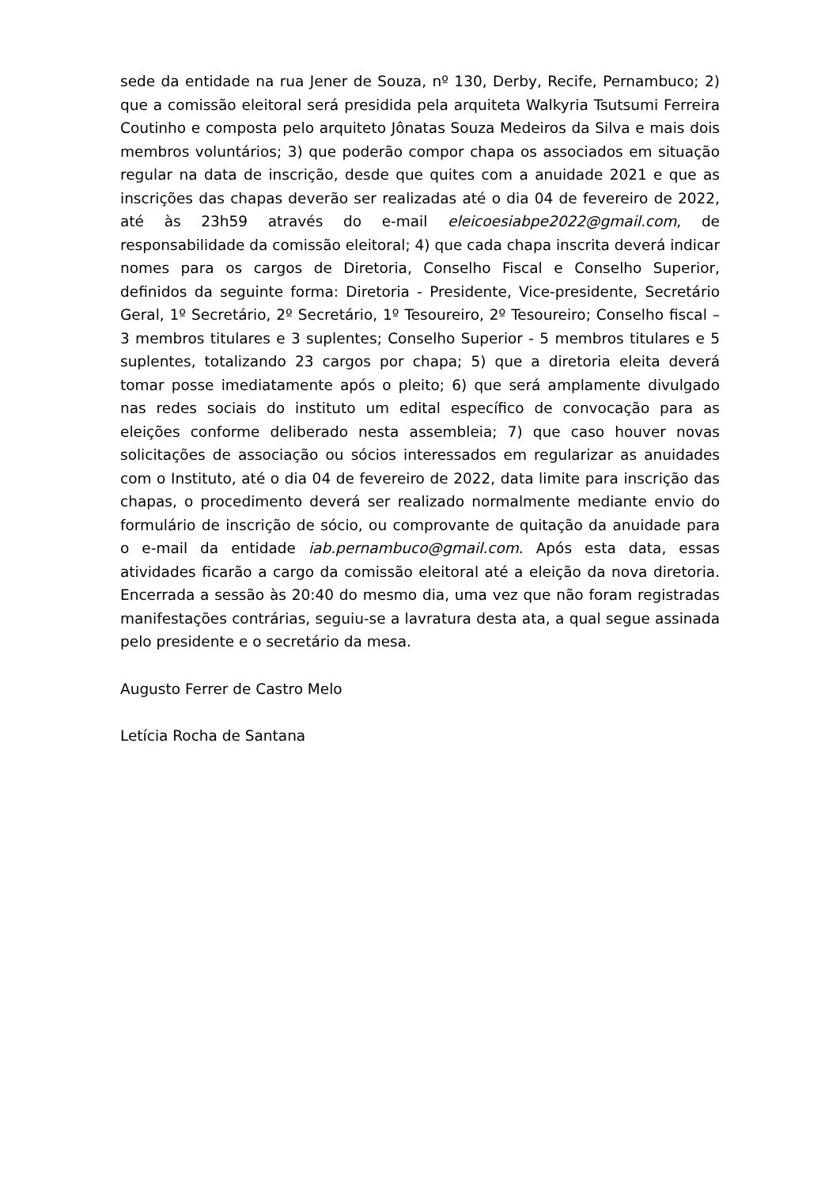sede da entidade na rua Jener de Souza, nº 130, Derby, Recife, Pernambuco; 2) que a comissão eleitoral será presidida pela arquiteta Walkyria Tsutsumi Ferreira Coutinho e composta pelo arquiteto Jônatas Souza Medeiros da Silva e mais dois membros voluntários; 3) que poderão compor chapa os associados em situação regular na data de inscrição, desde que quites com a anuidade 2021 e que as inscrições das chapas deverão ser realizadas até o dia 04 de fevereiro de 2022, até às 23h59 através do e-mail eleicoesiabpe2022@gmail.com, de responsabilidade da comissão eleitoral; 4) que cada chapa inscrita deverá indicar nomes para os cargos de Diretoria, Conselho Fiscal e Conselho Superior, definidos da seguinte forma: Diretoria - Presidente, Vice-presidente, Secretário Geral, 1º Secretário, 2º Secretário, 1º Tesoureiro, 2º Tesoureiro; Conselho fiscal – 3 membros titulares e 3 suplentes; Conselho Superior - 5 membros titulares e 5 suplentes, totalizando 23 cargos por chapa; 5) que a diretoria eleita deverá tomar posse imediatamente após o pleito; 6) que será amplamente divulgado nas redes sociais do instituto um edital específico de convocação para as eleições conforme deliberado nesta assembleia; 7) que caso houver novas solicitações de associação ou sócios interessados em regularizar as anuidades com o Instituto, até o dia 04 de fevereiro de 2022, data limite para inscrição das chapas, o procedimento deverá ser realizado normalmente mediante envio do formulário de inscrição de sócio, ou comprovante de quitação da anuidade para o e-mail da entidade iab.pernambuco@gmail.com. Após esta data, essas atividades ficarão a cargo da comissão eleitoral até a eleição da nova diretoria. Encerrada a sessão às 20:40 do mesmo dia, uma vez que não foram registradas manifestações contrárias, seguiu-se a lavratura desta ata, a qual segue assinada pelo presidente e o secretário da mesa.
Augusto Ferrer de Castro Melo
Letícia Rocha de Santana